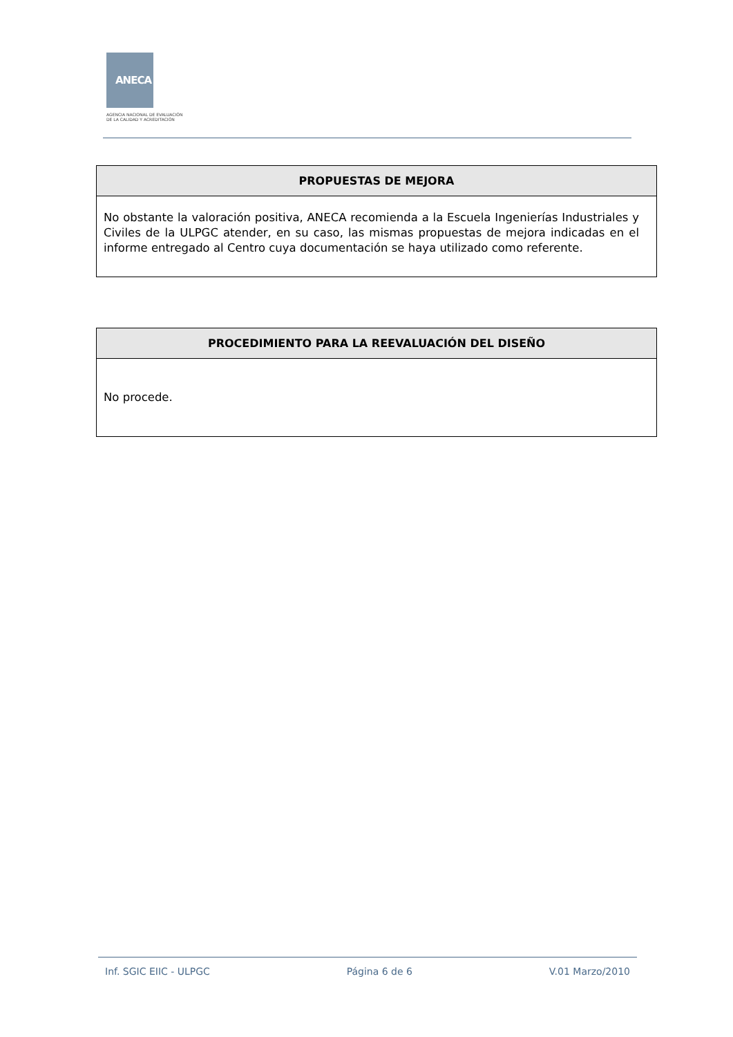ANECA
AGENCIA NACIONAL DE EVALUACIÓN
DE LA CALIDAD Y ACREDITACIÓN
| PROPUESTAS DE MEJORA |
| --- |
| No obstante la valoración positiva, ANECA recomienda a la Escuela Ingenierías Industriales y Civiles de la ULPGC atender, en su caso, las mismas propuestas de mejora indicadas en el informe entregado al Centro cuya documentación se haya utilizado como referente. |
| PROCEDIMIENTO PARA LA REEVALUACIÓN DEL DISEÑO |
| --- |
| No procede. |
Inf. SGIC EIIC - ULPGC Página 6 de 6 V.01 Marzo/2010